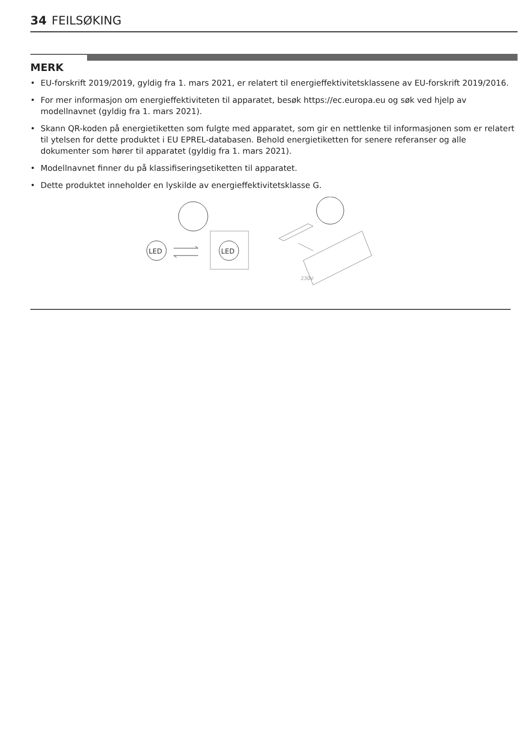34 FEILSØKING
MERK
• EU-forskrift 2019/2019, gyldig fra 1. mars 2021, er relatert til energieffektivitetsklassene av EU-forskrift 2019/2016.
• For mer informasjon om energieffektiviteten til apparatet, besøk https://ec.europa.eu og søk ved hjelp av modellnavnet (gyldig fra 1. mars 2021).
• Skann QR-koden på energietiketten som fulgte med apparatet, som gir en nettlenke til informasjonen som er relatert til ytelsen for dette produktet i EU EPREL-databasen. Behold energietiketten for senere referanser og alle dokumenter som hører til apparatet (gyldig fra 1. mars 2021).
• Modellnavnet finner du på klassifiseringsetiketten til apparatet.
• Dette produktet inneholder en lyskilde av energieffektivitetsklasse G.
LED
LED
230V